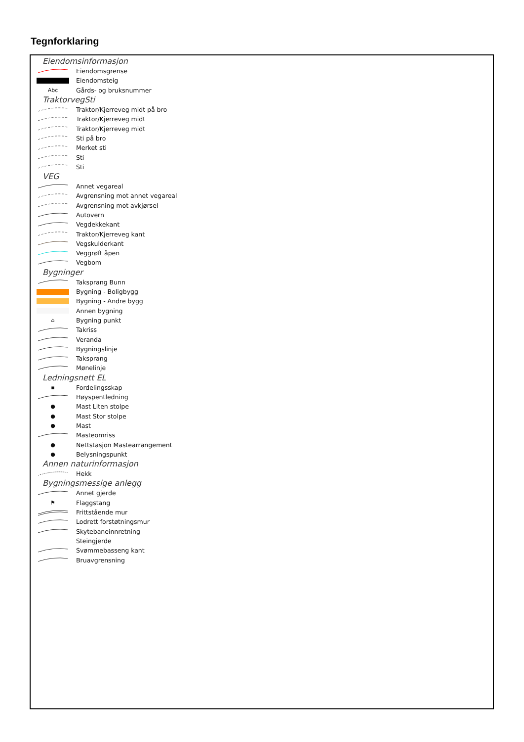Tegnforklaring
Eiendomsinformasjon
Eiendomsgrense
Eiendomsteig
Abc Gårds- og bruksnummer
TraktorvegSti
Traktor/Kjerreveg midt på bro
Traktor/Kjerreveg midt
Traktor/Kjerreveg midt
Sti på bro
Merket sti
Sti
Sti
VEG
Annet vegareal
Avgrensning mot annet vegareal
Avgrensning mot avkjørsel
Autovern
Vegdekkekant
Traktor/Kjerreveg kant
Vegskulderkant
Veggrøft åpen
Vegbom
Bygninger
Taksprang Bunn
Bygning - Boligbygg
Bygning - Andre bygg
Annen bygning
⌂ Bygning punkt
Takriss
Veranda
Bygningslinje
Taksprang
Mønelinje
Ledningsnett EL
▪ Fordelingsskap
Høyspentledning
● Mast Liten stolpe
● Mast Stor stolpe
● Mast
Masteomriss
● Nettstasjon Mastearrangement
● Belysningspunkt
Annen naturinformasjon
Hekk
Bygningsmessige anlegg
Annet gjerde
⚑ Flaggstang
Frittstående mur
Lodrett forstøtningsmur
Skytebaneinnretning
Steingjerde
Svømmebasseng kant
Bruavgrensning